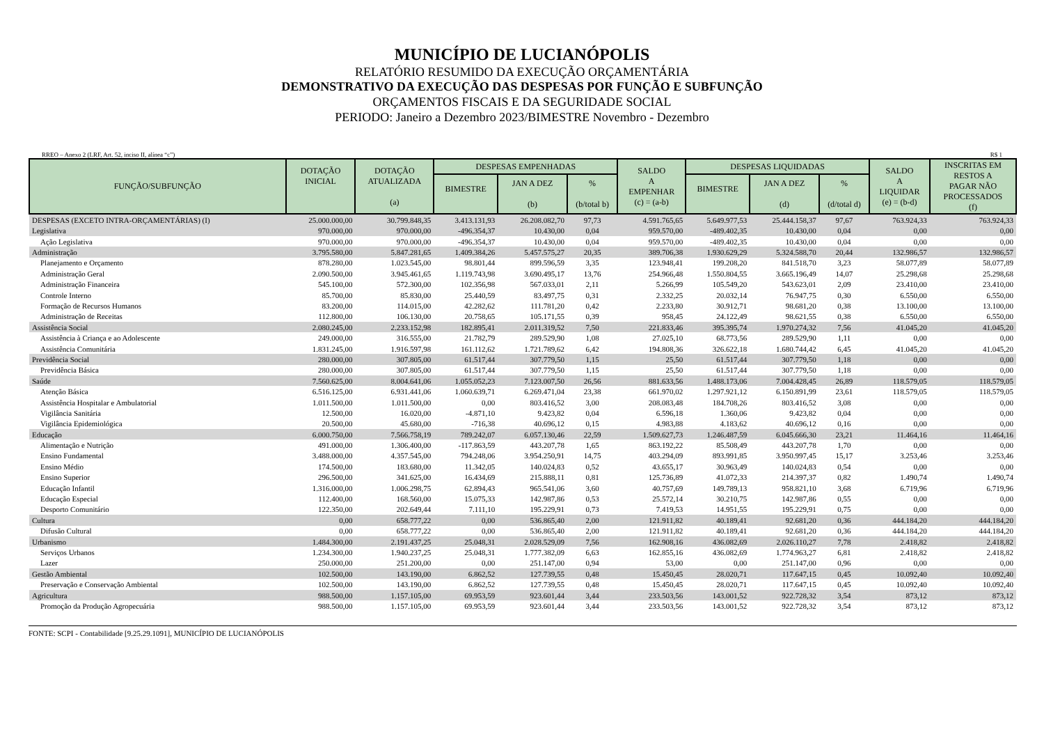MUNICÍPIO DE LUCIANÓPOLIS
RELATÓRIO RESUMIDO DA EXECUÇÃO ORÇAMENTÁRIA
DEMONSTRATIVO DA EXECUÇÃO DAS DESPESAS POR FUNÇÃO E SUBFUNÇÃO
ORÇAMENTOS FISCAIS E DA SEGURIDADE SOCIAL
PERIODO: Janeiro a Dezembro 2023/BIMESTRE Novembro - Dezembro
RREO – Anexo 2 (LRF, Art. 52, inciso II, alínea “c”) R$ 1
| FUNÇÃO/SUBFUNÇÃO | DOTAÇÃO INICIAL | DOTAÇÃO ATUALIZADA (a) | DESPESAS EMPENHADAS | | | SALDO A EMPENHAR (c) = (a-b) | DESPESAS LIQUIDADAS | | | SALDO A LIQUIDAR (e) = (b-d) | INSCRITAS EM RESTOS A PAGAR NÃO PROCESSADOS (f) |
| --- | --- | --- | --- | --- | --- | --- | --- | --- | --- | --- | --- |
| | | | BIMESTRE | JAN A DEZ (b) | % (b/total b) | | BIMESTRE | JAN A DEZ (d) | % (d/total d) | | |
| DESPESAS (EXCETO INTRA-ORÇAMENTÁRIAS) (I) | 25.000.000,00 | 30.799.848,35 | 3.413.131,93 | 26.208.082,70 | 97,73 | 4.591.765,65 | 5.649.977,53 | 25.444.158,37 | 97,67 | 763.924,33 | 763.924,33 |
| Legislativa | 970.000,00 | 970.000,00 | -496.354,37 | 10.430,00 | 0,04 | 959.570,00 | -489.402,35 | 10.430,00 | 0,04 | 0,00 | 0,00 |
| Ação Legislativa | 970.000,00 | 970.000,00 | -496.354,37 | 10.430,00 | 0,04 | 959.570,00 | -489.402,35 | 10.430,00 | 0,04 | 0,00 | 0,00 |
| Administração | 3.795.580,00 | 5.847.281,65 | 1.409.384,26 | 5.457.575,27 | 20,35 | 389.706,38 | 1.930.629,29 | 5.324.588,70 | 20,44 | 132.986,57 | 132.986,57 |
| Planejamento e Orçamento | 878.280,00 | 1.023.545,00 | 98.801,44 | 899.596,59 | 3,35 | 123.948,41 | 199.208,20 | 841.518,70 | 3,23 | 58.077,89 | 58.077,89 |
| Administração Geral | 2.090.500,00 | 3.945.461,65 | 1.119.743,98 | 3.690.495,17 | 13,76 | 254.966,48 | 1.550.804,55 | 3.665.196,49 | 14,07 | 25.298,68 | 25.298,68 |
| Administração Financeira | 545.100,00 | 572.300,00 | 102.356,98 | 567.033,01 | 2,11 | 5.266,99 | 105.549,20 | 543.623,01 | 2,09 | 23.410,00 | 23.410,00 |
| Controle Interno | 85.700,00 | 85.830,00 | 25.440,59 | 83.497,75 | 0,31 | 2.332,25 | 20.032,14 | 76.947,75 | 0,30 | 6.550,00 | 6.550,00 |
| Formação de Recursos Humanos | 83.200,00 | 114.015,00 | 42.282,62 | 111.781,20 | 0,42 | 2.233,80 | 30.912,71 | 98.681,20 | 0,38 | 13.100,00 | 13.100,00 |
| Administração de Receitas | 112.800,00 | 106.130,00 | 20.758,65 | 105.171,55 | 0,39 | 958,45 | 24.122,49 | 98.621,55 | 0,38 | 6.550,00 | 6.550,00 |
| Assistência Social | 2.080.245,00 | 2.233.152,98 | 182.895,41 | 2.011.319,52 | 7,50 | 221.833,46 | 395.395,74 | 1.970.274,32 | 7,56 | 41.045,20 | 41.045,20 |
| Assistência à Criança e ao Adolescente | 249.000,00 | 316.555,00 | 21.782,79 | 289.529,90 | 1,08 | 27.025,10 | 68.773,56 | 289.529,90 | 1,11 | 0,00 | 0,00 |
| Assistência Comunitária | 1.831.245,00 | 1.916.597,98 | 161.112,62 | 1.721.789,62 | 6,42 | 194.808,36 | 326.622,18 | 1.680.744,42 | 6,45 | 41.045,20 | 41.045,20 |
| Previdência Social | 280.000,00 | 307.805,00 | 61.517,44 | 307.779,50 | 1,15 | 25,50 | 61.517,44 | 307.779,50 | 1,18 | 0,00 | 0,00 |
| Previdência Básica | 280.000,00 | 307.805,00 | 61.517,44 | 307.779,50 | 1,15 | 25,50 | 61.517,44 | 307.779,50 | 1,18 | 0,00 | 0,00 |
| Saúde | 7.560.625,00 | 8.004.641,06 | 1.055.052,23 | 7.123.007,50 | 26,56 | 881.633,56 | 1.488.173,06 | 7.004.428,45 | 26,89 | 118.579,05 | 118.579,05 |
| Atenção Básica | 6.516.125,00 | 6.931.441,06 | 1.060.639,71 | 6.269.471,04 | 23,38 | 661.970,02 | 1.297.921,12 | 6.150.891,99 | 23,61 | 118.579,05 | 118.579,05 |
| Assistência Hospitalar e Ambulatorial | 1.011.500,00 | 1.011.500,00 | 0,00 | 803.416,52 | 3,00 | 208.083,48 | 184.708,26 | 803.416,52 | 3,08 | 0,00 | 0,00 |
| Vigilância Sanitária | 12.500,00 | 16.020,00 | -4.871,10 | 9.423,82 | 0,04 | 6.596,18 | 1.360,06 | 9.423,82 | 0,04 | 0,00 | 0,00 |
| Vigilância Epidemiológica | 20.500,00 | 45.680,00 | -716,38 | 40.696,12 | 0,15 | 4.983,88 | 4.183,62 | 40.696,12 | 0,16 | 0,00 | 0,00 |
| Educação | 6.000.750,00 | 7.566.758,19 | 789.242,07 | 6.057.130,46 | 22,59 | 1.509.627,73 | 1.246.487,59 | 6.045.666,30 | 23,21 | 11.464,16 | 11.464,16 |
| Alimentação e Nutrição | 491.000,00 | 1.306.400,00 | -117.863,59 | 443.207,78 | 1,65 | 863.192,22 | 85.508,49 | 443.207,78 | 1,70 | 0,00 | 0,00 |
| Ensino Fundamental | 3.488.000,00 | 4.357.545,00 | 794.248,06 | 3.954.250,91 | 14,75 | 403.294,09 | 893.991,85 | 3.950.997,45 | 15,17 | 3.253,46 | 3.253,46 |
| Ensino Médio | 174.500,00 | 183.680,00 | 11.342,05 | 140.024,83 | 0,52 | 43.655,17 | 30.963,49 | 140.024,83 | 0,54 | 0,00 | 0,00 |
| Ensino Superior | 296.500,00 | 341.625,00 | 16.434,69 | 215.888,11 | 0,81 | 125.736,89 | 41.072,33 | 214.397,37 | 0,82 | 1.490,74 | 1.490,74 |
| Educação Infantil | 1.316.000,00 | 1.006.298,75 | 62.894,43 | 965.541,06 | 3,60 | 40.757,69 | 149.789,13 | 958.821,10 | 3,68 | 6.719,96 | 6.719,96 |
| Educação Especial | 112.400,00 | 168.560,00 | 15.075,33 | 142.987,86 | 0,53 | 25.572,14 | 30.210,75 | 142.987,86 | 0,55 | 0,00 | 0,00 |
| Desporto Comunitário | 122.350,00 | 202.649,44 | 7.111,10 | 195.229,91 | 0,73 | 7.419,53 | 14.951,55 | 195.229,91 | 0,75 | 0,00 | 0,00 |
| Cultura | 0,00 | 658.777,22 | 0,00 | 536.865,40 | 2,00 | 121.911,82 | 40.189,41 | 92.681,20 | 0,36 | 444.184,20 | 444.184,20 |
| Difusão Cultural | 0,00 | 658.777,22 | 0,00 | 536.865,40 | 2,00 | 121.911,82 | 40.189,41 | 92.681,20 | 0,36 | 444.184,20 | 444.184,20 |
| Urbanismo | 1.484.300,00 | 2.191.437,25 | 25.048,31 | 2.028.529,09 | 7,56 | 162.908,16 | 436.082,69 | 2.026.110,27 | 7,78 | 2.418,82 | 2.418,82 |
| Serviços Urbanos | 1.234.300,00 | 1.940.237,25 | 25.048,31 | 1.777.382,09 | 6,63 | 162.855,16 | 436.082,69 | 1.774.963,27 | 6,81 | 2.418,82 | 2.418,82 |
| Lazer | 250.000,00 | 251.200,00 | 0,00 | 251.147,00 | 0,94 | 53,00 | 0,00 | 251.147,00 | 0,96 | 0,00 | 0,00 |
| Gestão Ambiental | 102.500,00 | 143.190,00 | 6.862,52 | 127.739,55 | 0,48 | 15.450,45 | 28.020,71 | 117.647,15 | 0,45 | 10.092,40 | 10.092,40 |
| Preservação e Conservação Ambiental | 102.500,00 | 143.190,00 | 6.862,52 | 127.739,55 | 0,48 | 15.450,45 | 28.020,71 | 117.647,15 | 0,45 | 10.092,40 | 10.092,40 |
| Agricultura | 988.500,00 | 1.157.105,00 | 69.953,59 | 923.601,44 | 3,44 | 233.503,56 | 143.001,52 | 922.728,32 | 3,54 | 873,12 | 873,12 |
| Promoção da Produção Agropecuária | 988.500,00 | 1.157.105,00 | 69.953,59 | 923.601,44 | 3,44 | 233.503,56 | 143.001,52 | 922.728,32 | 3,54 | 873,12 | 873,12 |
FONTE: SCPI - Contabilidade [9.25.29.1091], MUNICÍPIO DE LUCIANÓPOLIS